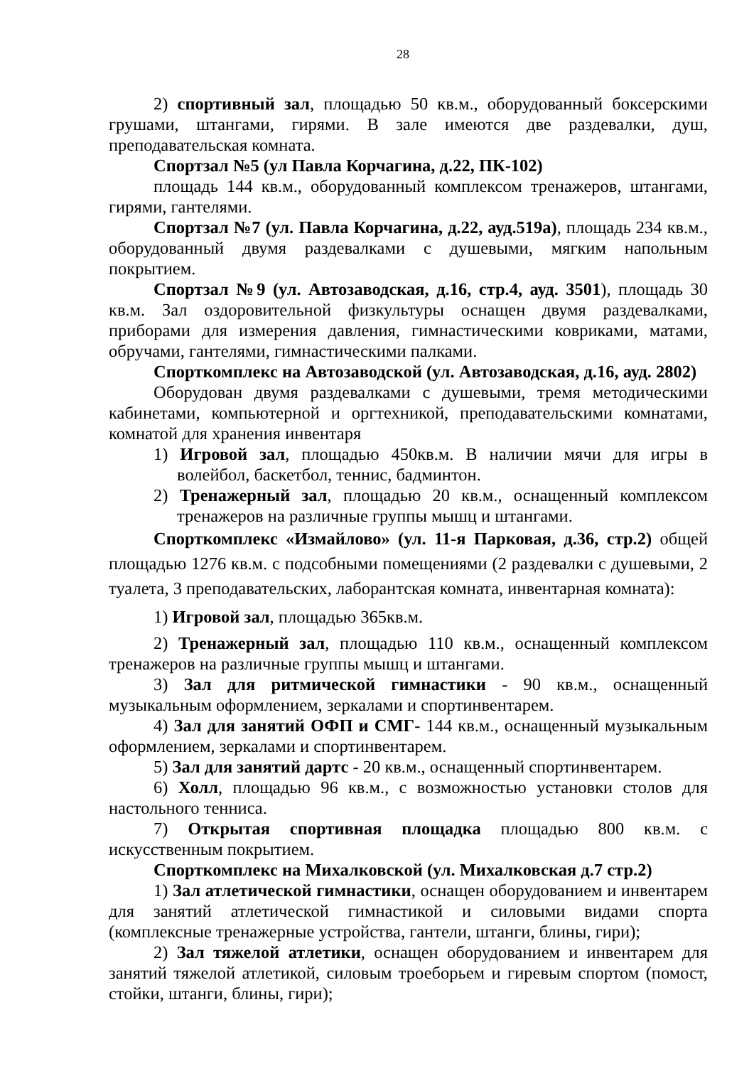28
2) спортивный зал, площадью 50 кв.м., оборудованный боксерскими грушами, штангами, гирями. В зале имеются две раздевалки, душ, преподавательская комната.
Спортзал №5 (ул Павла Корчагина, д.22, ПК-102)
площадь 144 кв.м., оборудованный комплексом тренажеров, штангами, гирями, гантелями.
Спортзал №7 (ул. Павла Корчагина, д.22, ауд.519а), площадь 234 кв.м., оборудованный двумя раздевалками с душевыми, мягким напольным покрытием.
Спортзал №9 (ул. Автозаводская, д.16, стр.4, ауд. 3501), площадь 30 кв.м. Зал оздоровительной физкультуры оснащен двумя раздевалками, приборами для измерения давления, гимнастическими ковриками, матами, обручами, гантелями, гимнастическими палками.
Спорткомплекс на Автозаводской (ул. Автозаводская, д.16, ауд. 2802)
Оборудован двумя раздевалками с душевыми, тремя методическими кабинетами, компьютерной и оргтехникой, преподавательскими комнатами, комнатой для хранения инвентаря
1) Игровой зал, площадью 450кв.м. В наличии мячи для игры в волейбол, баскетбол, теннис, бадминтон.
2) Тренажерный зал, площадью 20 кв.м., оснащенный комплексом тренажеров на различные группы мышц и штангами.
Спорткомплекс «Измайлово» (ул. 11-я Парковая, д.36, стр.2) общей площадью 1276 кв.м. с подсобными помещениями (2 раздевалки с душевыми, 2 туалета, 3 преподавательских, лаборантская комната, инвентарная комната):
1) Игровой зал, площадью 365кв.м.
2) Тренажерный зал, площадью 110 кв.м., оснащенный комплексом тренажеров на различные группы мышц и штангами.
3) Зал для ритмической гимнастики - 90 кв.м., оснащенный музыкальным оформлением, зеркалами и спортинвентарем.
4) Зал для занятий ОФП и СМГ- 144 кв.м., оснащенный музыкальным оформлением, зеркалами и спортинвентарем.
5) Зал для занятий дартс - 20 кв.м., оснащенный спортинвентарем.
6) Холл, площадью 96 кв.м., с возможностью установки столов для настольного тенниса.
7) Открытая спортивная площадка площадью 800 кв.м. с искусственным покрытием.
Спорткомплекс на Михалковской (ул. Михалковская д.7 стр.2)
1) Зал атлетической гимнастики, оснащен оборудованием и инвентарем для занятий атлетической гимнастикой и силовыми видами спорта (комплексные тренажерные устройства, гантели, штанги, блины, гири);
2) Зал тяжелой атлетики, оснащен оборудованием и инвентарем для занятий тяжелой атлетикой, силовым троеборьем и гиревым спортом (помост, стойки, штанги, блины, гири);